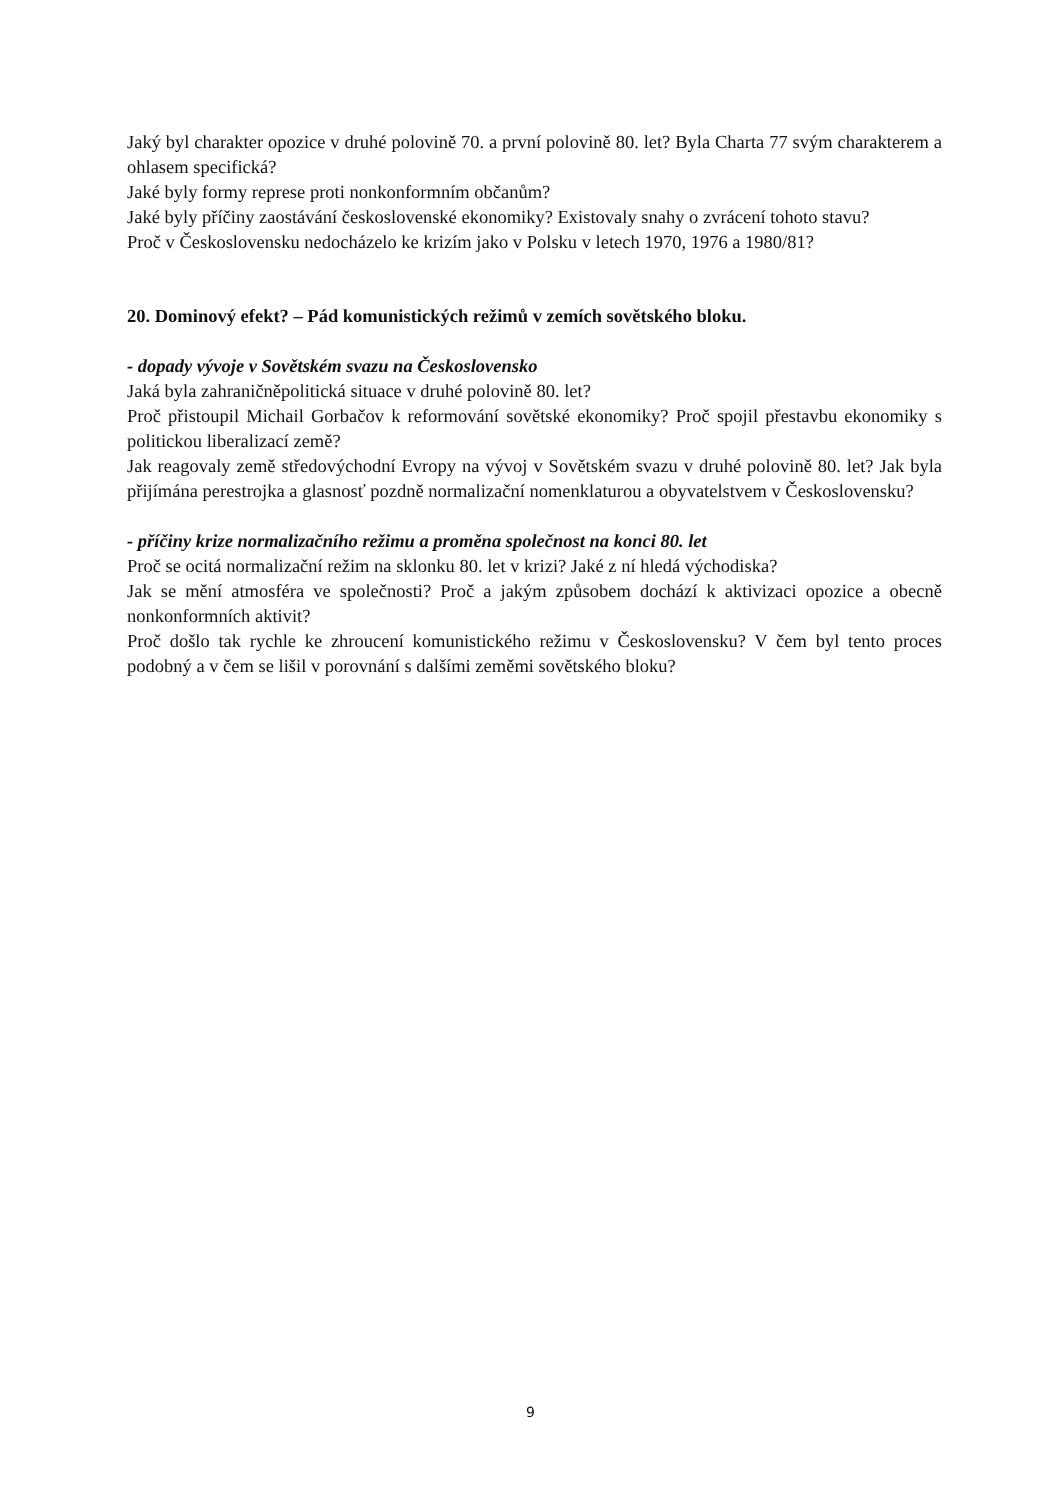Jaký byl charakter opozice v druhé polovině 70. a první polovině 80. let? Byla Charta 77 svým charakterem a ohlasem specifická?
Jaké byly formy represe proti nonkonformním občanům?
Jaké byly příčiny zaostávání československé ekonomiky? Existovaly snahy o zvrácení tohoto stavu?
Proč v Československu nedocházelo ke krizím jako v Polsku v letech 1970, 1976 a 1980/81?
20. Dominový efekt? – Pád komunistických režimů v zemích sovětského bloku.
- dopady vývoje v Sovětském svazu na Československo
Jaká byla zahraničněpolitická situace v druhé polovině 80. let?
Proč přistoupil Michail Gorbačov k reformování sovětské ekonomiky? Proč spojil přestavbu ekonomiky s politickou liberalizací země?
Jak reagovaly země středovýchodní Evropy na vývoj v Sovětském svazu v druhé polovině 80. let? Jak byla přijímána perestrojka a glasnosť pozdně normalizační nomenklaturou a obyvatelstvem v Československu?
- příčiny krize normalizačního režimu a proměna společnost na konci 80. let
Proč se ocitá normalizační režim na sklonku 80. let v krizi? Jaké z ní hledá východiska?
Jak se mění atmosféra ve společnosti? Proč a jakým způsobem dochází k aktivizaci opozice a obecně nonkonformních aktivit?
Proč došlo tak rychle ke zhroucení komunistického režimu v Československu? V čem byl tento proces podobný a v čem se lišil v porovnání s dalšími zeměmi sovětského bloku?
9